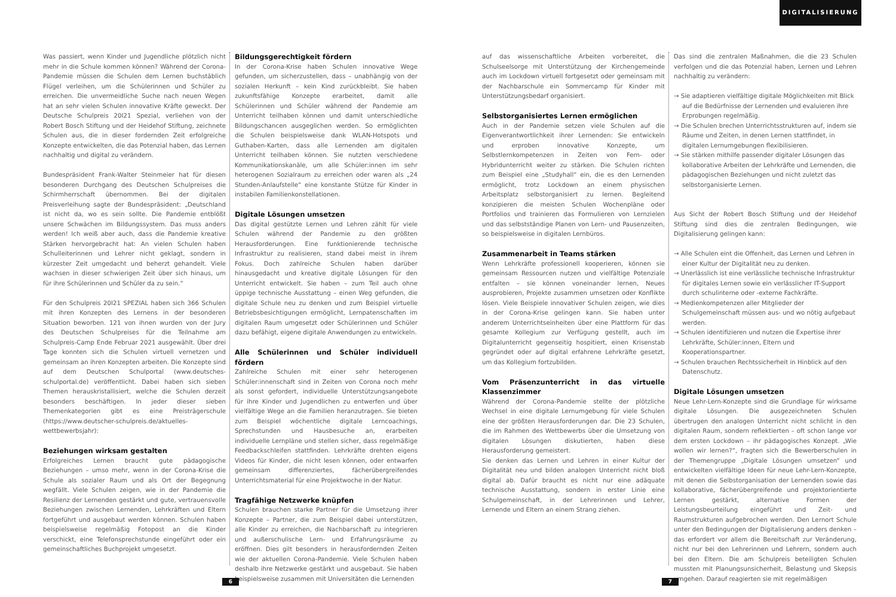DIGITALISIERUNG
Was passiert, wenn Kinder und Jugendliche plötzlich nicht mehr in die Schule kommen können? Während der Corona-Pandemie müssen die Schulen dem Lernen buchstäblich Flügel verleihen, um die Schülerinnen und Schüler zu erreichen. Die unvermeidliche Suche nach neuen Wegen hat an sehr vielen Schulen innovative Kräfte geweckt. Der Deutsche Schulpreis 20I21 Spezial, verliehen von der Robert Bosch Stiftung und der Heidehof Stiftung, zeichnete Schulen aus, die in dieser fordernden Zeit erfolgreiche Konzepte entwickelten, die das Potenzial haben, das Lernen nachhaltig und digital zu verändern.
Bundespräsident Frank-Walter Steinmeier hat für diesen besonderen Durchgang des Deutschen Schulpreises die Schirmherrschaft übernommen. Bei der digitalen Preisverleihung sagte der Bundespräsident: „Deutschland ist nicht da, wo es sein sollte. Die Pandemie entblößt unsere Schwächen im Bildungssystem. Das muss anders werden! Ich weiß aber auch, dass die Pandemie kreative Stärken hervorgebracht hat: An vielen Schulen haben Schulleiterinnen und Lehrer nicht geklagt, sondern in kürzester Zeit umgedacht und beherzt gehandelt. Viele wachsen in dieser schwierigen Zeit über sich hinaus, um für ihre Schülerinnen und Schüler da zu sein.“
Für den Schulpreis 20I21 SPEZIAL haben sich 366 Schulen mit ihren Konzepten des Lernens in der besonderen Situation beworben. 121 von ihnen wurden von der Jury des Deutschen Schulpreises für die Teilnahme am Schulpreis-Camp Ende Februar 2021 ausgewählt. Über drei Tage konnten sich die Schulen virtuell vernetzen und gemeinsam an ihren Konzepten arbeiten. Die Konzepte sind auf dem Deutschen Schulportal (www.deutsches-schulportal.de) veröffentlicht. Dabei haben sich sieben Themen herauskristallisiert, welche die Schulen derzeit besonders beschäftigen. In jeder dieser sieben Themenkategorien gibt es eine Preisträgerschule (https://www.deutscher-schulpreis.de/aktuelles-wettbewerbsjahr):
Beziehungen wirksam gestalten
Erfolgreiches Lernen braucht gute pädagogische Beziehungen – umso mehr, wenn in der Corona-Krise die Schule als sozialer Raum und als Ort der Begegnung wegfällt. Viele Schulen zeigen, wie in der Pandemie die Resilienz der Lernenden gestärkt und gute, vertrauensvolle Beziehungen zwischen Lernenden, Lehrkräften und Eltern fortgeführt und ausgebaut werden können. Schulen haben beispielsweise regelmäßig Fotopost an die Kinder verschickt, eine Telefonsprechstunde eingeführt oder ein gemeinschaftliches Buchprojekt umgesetzt.
Bildungsgerechtigkeit fördern
In der Corona-Krise haben Schulen innovative Wege gefunden, um sicherzustellen, dass – unabhängig von der sozialen Herkunft – kein Kind zurückbleibt. Sie haben zukunftsfähige Konzepte erarbeitet, damit alle Schülerinnen und Schüler während der Pandemie am Unterricht teilhaben können und damit unterschiedliche Bildungschancen ausgeglichen werden. So ermöglichten die Schulen beispielsweise dank WLAN-Hotspots und Guthaben-Karten, dass alle Lernenden am digitalen Unterricht teilhaben können. Sie nutzten verschiedene Kommunikationskanäle, um alle Schüler:innen im sehr heterogenen Sozialraum zu erreichen oder waren als „24 Stunden-Anlaufstelle“ eine konstante Stütze für Kinder in instabilen Familienkonstellationen.
Digitale Lösungen umsetzen
Das digital gestützte Lernen und Lehren zählt für viele Schulen während der Pandemie zu den größten Herausforderungen. Eine funktionierende technische Infrastruktur zu realisieren, stand dabei meist in ihrem Fokus. Doch zahlreiche Schulen haben darüber hinausgedacht und kreative digitale Lösungen für den Unterricht entwickelt. Sie haben – zum Teil auch ohne üppige technische Ausstattung – einen Weg gefunden, die digitale Schule neu zu denken und zum Beispiel virtuelle Betriebsbesichtigungen ermöglicht, Lernpatenschaften im digitalen Raum umgesetzt oder Schülerinnen und Schüler dazu befähigt, eigene digitale Anwendungen zu entwickeln.
Alle Schülerinnen und Schüler individuell fördern
Zahlreiche Schulen mit einer sehr heterogenen Schüler:innenschaft sind in Zeiten von Corona noch mehr als sonst gefordert, individuelle Unterstützungsangebote für ihre Kinder und Jugendlichen zu entwerfen und über vielfältige Wege an die Familien heranzutragen. Sie bieten zum Beispiel wöchentliche digitale Lerncoachings, Sprechstunden und Hausbesuche an, erarbeiten individuelle Lernpläne und stellen sicher, dass regelmäßige Feedbackschleifen stattfinden. Lehrkräfte drehten eigens Videos für Kinder, die nicht lesen können, oder entwarfen gemeinsam differenziertes, fächerübergreifendes Unterrichtsmaterial für eine Projektwoche in der Natur.
Tragfähige Netzwerke knüpfen
Schulen brauchen starke Partner für die Umsetzung ihrer Konzepte – Partner, die zum Beispiel dabei unterstützen, alle Kinder zu erreichen, die Nachbarschaft zu integrieren und außerschulische Lern- und Erfahrungsräume zu eröffnen. Dies gilt besonders in herausfordernden Zeiten wie der aktuellen Corona-Pandemie. Viele Schulen haben deshalb ihre Netzwerke gestärkt und ausgebaut. Sie haben beispielsweise zusammen mit Universitäten die Lernenden
auf das wissenschaftliche Arbeiten vorbereitet, die Schulseelsorge mit Unterstützung der Kirchengemeinde auch im Lockdown virtuell fortgesetzt oder gemeinsam mit der Nachbarschule ein Sommercamp für Kinder mit Unterstützungsbedarf organisiert.
Selbstorganisiertes Lernen ermöglichen
Auch in der Pandemie setzen viele Schulen auf die Eigenverantwortlichkeit ihrer Lernenden: Sie entwickeln und erproben innovative Konzepte, um Selbstlernkompetenzen in Zeiten von Fern- oder Hybridunterricht weiter zu stärken. Die Schulen richten zum Beispiel eine „Studyhall“ ein, die es den Lernenden ermöglicht, trotz Lockdown an einem physischen Arbeitsplatz selbstorganisiert zu lernen. Begleitend konzipieren die meisten Schulen Wochenpläne oder Portfolios und trainieren das Formulieren von Lernzielen und das selbstständige Planen von Lern- und Pausenzeiten, so beispielsweise in digitalen Lernbüros.
Zusammenarbeit in Teams stärken
Wenn Lehrkräfte professionell kooperieren, können sie gemeinsam Ressourcen nutzen und vielfältige Potenziale entfalten – sie können voneinander lernen, Neues ausprobieren, Projekte zusammen umsetzen oder Konflikte lösen. Viele Beispiele innovativer Schulen zeigen, wie dies in der Corona-Krise gelingen kann. Sie haben unter anderem Unterrichtseinheiten über eine Plattform für das gesamte Kollegium zur Verfügung gestellt, auch im Digitalunterricht gegenseitig hospitiert, einen Krisenstab gegründet oder auf digital erfahrene Lehrkräfte gesetzt, um das Kollegium fortzubilden.
Vom Präsenzunterricht in das virtuelle Klassenzimmer
Während der Corona-Pandemie stellte der plötzliche Wechsel in eine digitale Lernumgebung für viele Schulen eine der größten Herausforderungen dar. Die 23 Schulen, die im Rahmen des Wettbewerbs über die Umsetzung von digitalen Lösungen diskutierten, haben diese Herausforderung gemeistert.
Sie denken das Lernen und Lehren in einer Kultur der Digitalität neu und bilden analogen Unterricht nicht bloß digital ab. Dafür braucht es nicht nur eine adäquate technische Ausstattung, sondern in erster Linie eine Schulgemeinschaft, in der Lehrerinnen und Lehrer, Lernende und Eltern an einem Strang ziehen.
Das sind die zentralen Maßnahmen, die die 23 Schulen verfolgen und die das Potenzial haben, Lernen und Lehren nachhaltig zu verändern:
→ Sie adaptieren vielfältige digitale Möglichkeiten mit Blick auf die Bedürfnisse der Lernenden und evaluieren ihre Erprobungen regelmäßig.
→ Die Schulen brechen Unterrichtsstrukturen auf, indem sie Räume und Zeiten, in denen Lernen stattfindet, in digitalen Lernumgebungen flexibilisieren.
→ Sie stärken mithilfe passender digitaler Lösungen das kollaborative Arbeiten der Lehrkräfte und Lernenden, die pädagogischen Beziehungen und nicht zuletzt das selbstorganisierte Lernen.
Aus Sicht der Robert Bosch Stiftung und der Heidehof Stiftung sind dies die zentralen Bedingungen, wie Digitalisierung gelingen kann:
→ Alle Schulen eint die Offenheit, das Lernen und Lehren in einer Kultur der Digitalität neu zu denken.
→ Unerlässlich ist eine verlässliche technische Infrastruktur für digitales Lernen sowie ein verlässlicher IT-Support durch schulinterne oder -externe Fachkräfte.
→ Medienkompetenzen aller Mitglieder der Schulgemeinschaft müssen aus- und wo nötig aufgebaut werden.
→ Schulen identifizieren und nutzen die Expertise ihrer Lehrkräfte, Schüler:innen, Eltern und Kooperationspartner.
→ Schulen brauchen Rechtssicherheit in Hinblick auf den Datenschutz.
Digitale Lösungen umsetzen
Neue Lehr-Lern-Konzepte sind die Grundlage für wirksame digitale Lösungen. Die ausgezeichneten Schulen übertrugen den analogen Unterricht nicht schlicht in den digitalen Raum, sondern reflektierten – oft schon lange vor dem ersten Lockdown – ihr pädagogisches Konzept. „Wie wollen wir lernen?“, fragten sich die Bewerberschulen in der Themengruppe „Digitale Lösungen umsetzen“ und entwickelten vielfältige Ideen für neue Lehr-Lern-Konzepte, mit denen die Selbstorganisation der Lernenden sowie das kollaborative, fächerübergreifende und projektorientierte Lernen gestärkt, alternative Formen der Leistungsbeurteilung eingeführt und Zeit- und Raumstrukturen aufgebrochen werden. Den Lernort Schule unter den Bedingungen der Digitalisierung anders denken – das erfordert vor allem die Bereitschaft zur Veränderung, nicht nur bei den Lehrerinnen und Lehrern, sondern auch bei den Eltern. Die am Schulpreis beteiligten Schulen mussten mit Planungsunsicherheit, Belastung und Skepsis umgehen. Darauf reagierten sie mit regelmäßigen
6 7